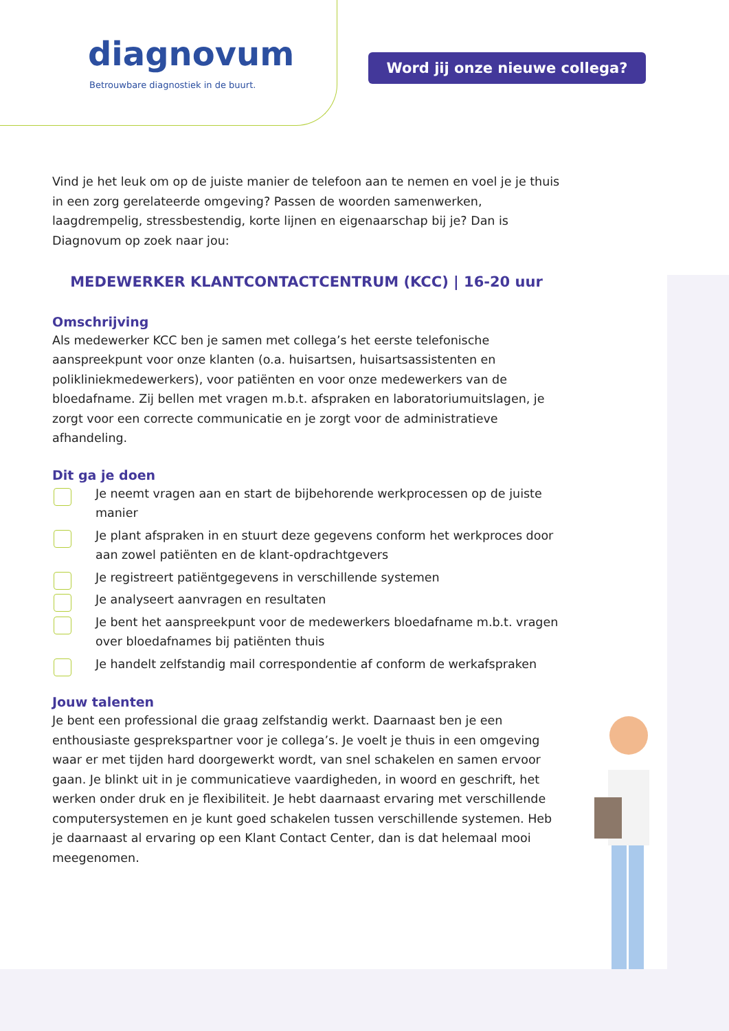diagnovum
Betrouwbare diagnostiek in de buurt.
Word jij onze nieuwe collega?
Vind je het leuk om op de juiste manier de telefoon aan te nemen en voel je je thuis in een zorg gerelateerde omgeving? Passen de woorden samenwerken, laagdrempelig, stressbestendig, korte lijnen en eigenaarschap bij je? Dan is Diagnovum op zoek naar jou:
MEDEWERKER KLANTCONTACTCENTRUM (KCC) | 16-20 uur
Omschrijving
Als medewerker KCC ben je samen met collega’s het eerste telefonische aanspreekpunt voor onze klanten (o.a. huisartsen, huisartsassistenten en polikliniekmedewerkers), voor patiënten en voor onze medewerkers van de bloedafname. Zij bellen met vragen m.b.t. afspraken en laboratoriumuitslagen, je zorgt voor een correcte communicatie en je zorgt voor de administratieve afhandeling.
Dit ga je doen
Je neemt vragen aan en start de bijbehorende werkprocessen op de juiste manier
Je plant afspraken in en stuurt deze gegevens conform het werkproces door aan zowel patiënten en de klant-opdrachtgevers
Je registreert patiëntgegevens in verschillende systemen
Je analyseert aanvragen en resultaten
Je bent het aanspreekpunt voor de medewerkers bloedafname m.b.t. vragen over bloedafnames bij patiënten thuis
Je handelt zelfstandig mail correspondentie af conform de werkafspraken
Jouw talenten
Je bent een professional die graag zelfstandig werkt. Daarnaast ben je een enthousiaste gesprekspartner voor je collega’s. Je voelt je thuis in een omgeving waar er met tijden hard doorgewerkt wordt, van snel schakelen en samen ervoor gaan. Je blinkt uit in je communicatieve vaardigheden, in woord en geschrift, het werken onder druk en je flexibiliteit. Je hebt daarnaast ervaring met verschillende computersystemen en je kunt goed schakelen tussen verschillende systemen. Heb je daarnaast al ervaring op een Klant Contact Center, dan is dat helemaal mooi meegenomen.